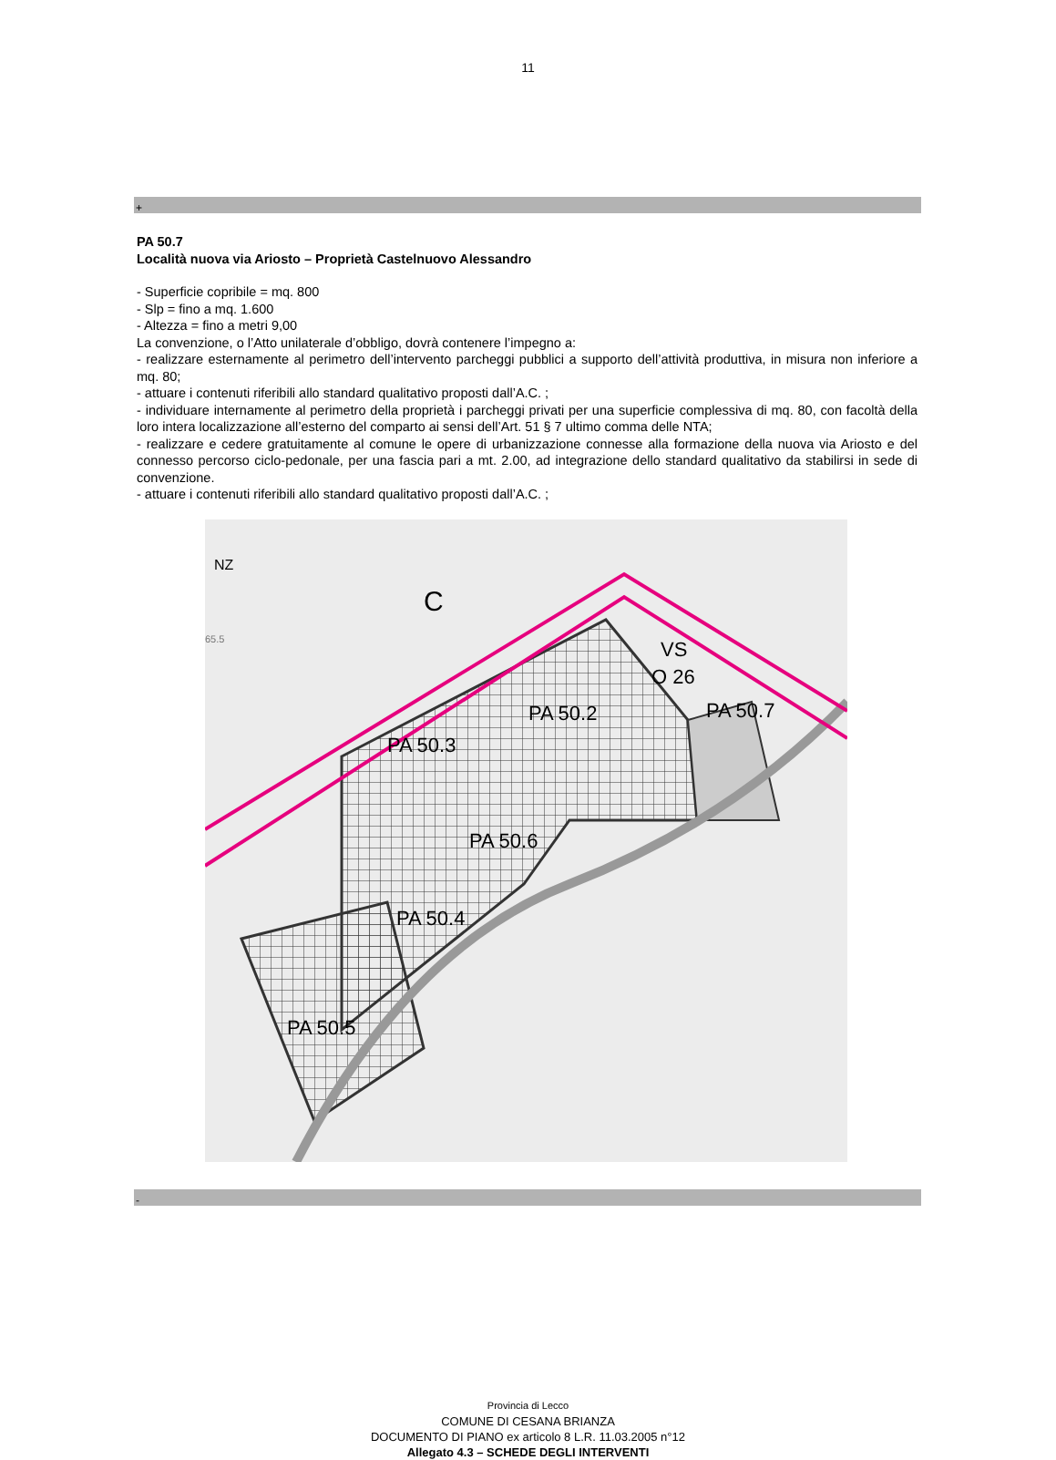11
+
PA 50.7
Località nuova via Ariosto – Proprietà Castelnuovo Alessandro
- Superficie copribile = mq. 800
- Slp = fino a mq. 1.600
- Altezza = fino a metri 9,00
La convenzione, o l’Atto unilaterale d’obbligo, dovrà contenere l’impegno a:
- realizzare esternamente al perimetro dell’intervento parcheggi pubblici a supporto dell’attività produttiva, in misura non inferiore a mq. 80;
- attuare i contenuti riferibili allo standard qualitativo proposti dall’A.C. ;
- individuare internamente al perimetro della proprietà i parcheggi privati per una superficie complessiva di mq. 80, con facoltà della loro intera localizzazione all’esterno del comparto ai sensi dell’Art. 51 § 7 ultimo comma delle NTA;
- realizzare e cedere gratuitamente al comune le opere di urbanizzazione connesse alla formazione della nuova via Ariosto e del connesso percorso ciclo-pedonale, per una fascia pari a mt. 2.00, ad integrazione dello standard qualitativo da stabilirsi in sede di convenzione.
- attuare i contenuti riferibili allo standard qualitativo proposti dall’A.C. ;
NZ
C
VS
O 26
PA 50.2
PA 50.7
PA 50.3
PA 50.6
PA 50.4
PA 50.5
65.5
-
Provincia di Lecco
COMUNE DI CESANA BRIANZA
DOCUMENTO DI PIANO ex articolo 8 L.R. 11.03.2005 n°12
Allegato 4.3 – SCHEDE DEGLI INTERVENTI